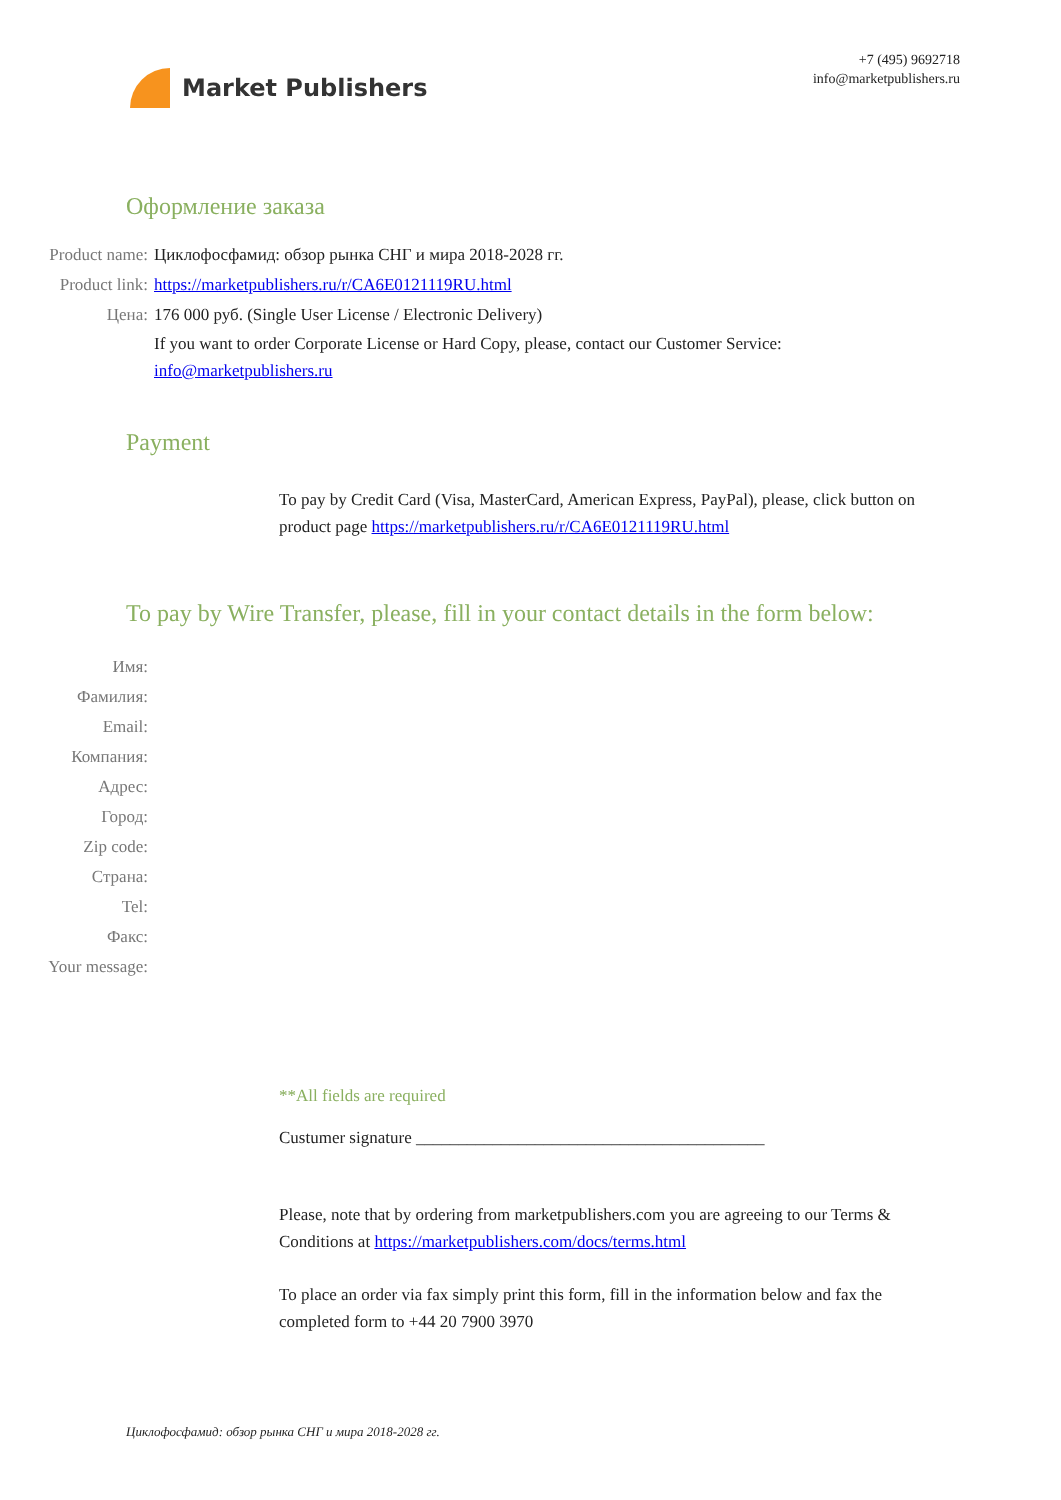Market Publishers
+7 (495) 9692718
info@marketpublishers.ru
Оформление заказа
Product name: Циклофосфамид: обзор рынка СНГ и мира 2018-2028 гг.
Product link: https://marketpublishers.ru/r/CA6E0121119RU.html
Цена: 176 000 руб. (Single User License / Electronic Delivery)
If you want to order Corporate License or Hard Copy, please, contact our Customer Service: info@marketpublishers.ru
Payment
To pay by Credit Card (Visa, MasterCard, American Express, PayPal), please, click button on product page https://marketpublishers.ru/r/CA6E0121119RU.html
To pay by Wire Transfer, please, fill in your contact details in the form below:
Имя:
Фамилия:
Email:
Компания:
Адрес:
Город:
Zip code:
Страна:
Tel:
Факс:
Your message:
**All fields are required
Custumer signature _________________________________________
Please, note that by ordering from marketpublishers.com you are agreeing to our Terms & Conditions at https://marketpublishers.com/docs/terms.html
To place an order via fax simply print this form, fill in the information below and fax the completed form to +44 20 7900 3970
Циклофосфамид: обзор рынка СНГ и мира 2018-2028 гг.